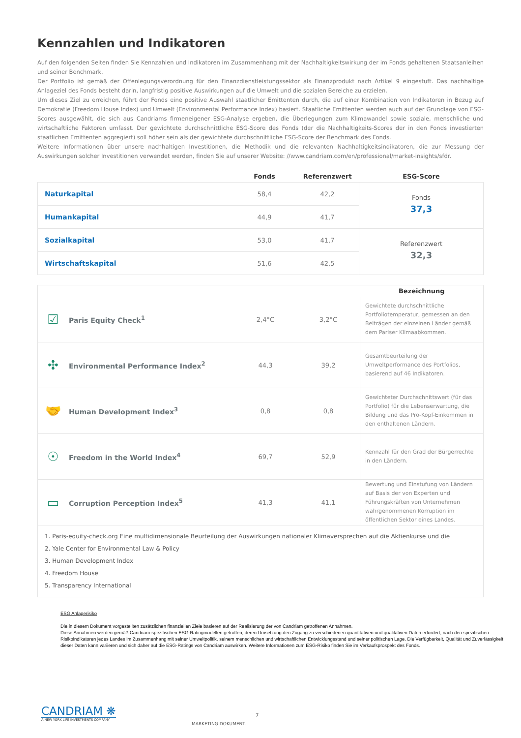Kennzahlen und Indikatoren
Auf den folgenden Seiten finden Sie Kennzahlen und Indikatoren im Zusammenhang mit der Nachhaltigkeitswirkung der im Fonds gehaltenen Staatsanleihen und seiner Benchmark.
Der Portfolio ist gemäß der Offenlegungsverordnung für den Finanzdienstleistungssektor als Finanzprodukt nach Artikel 9 eingestuft. Das nachhaltige Anlageziel des Fonds besteht darin, langfristig positive Auswirkungen auf die Umwelt und die sozialen Bereiche zu erzielen.
Um dieses Ziel zu erreichen, führt der Fonds eine positive Auswahl staatlicher Emittenten durch, die auf einer Kombination von Indikatoren in Bezug auf Demokratie (Freedom House Index) und Umwelt (Environmental Performance Index) basiert. Staatliche Emittenten werden auch auf der Grundlage von ESG-Scores ausgewählt, die sich aus Candriams firmeneigener ESG-Analyse ergeben, die Überlegungen zum Klimawandel sowie soziale, menschliche und wirtschaftliche Faktoren umfasst. Der gewichtete durchschnittliche ESG-Score des Fonds (der die Nachhaltigkeits-Scores der in den Fonds investierten staatlichen Emittenten aggregiert) soll höher sein als der gewichtete durchschnittliche ESG-Score der Benchmark des Fonds.
Weitere Informationen über unsere nachhaltigen Investitionen, die Methodik und die relevanten Nachhaltigkeitsindikatoren, die zur Messung der Auswirkungen solcher Investitionen verwendet werden, finden Sie auf unserer Website: //www.candriam.com/en/professional/market-insights/sfdr.
| | Fonds | Referenzwert | ESG-Score |
| --- | --- | --- | --- |
| Naturkapital | 58,4 | 42,2 | Fonds 37,3 |
| Humankapital | 44,9 | 41,7 | |
| Sozialkapital | 53,0 | 41,7 | Referenzwert 32,3 |
| Wirtschaftskapital | 51,6 | 42,5 | |
| | | | | Bezeichnung |
| --- | --- | --- | --- | --- |
| ☑ | Paris Equity Check<sup>1</sup> | 2,4°C | 3,2°C | Gewichtete durchschnittliche Portfoliotemperatur, gemessen an den Beiträgen der einzelnen Länder gemäß dem Pariser Klimaabkommen. |
| ✣ | Environmental Performance Index<sup>2</sup> | 44,3 | 39,2 | Gesamtbeurteilung der Umweltperformance des Portfolios, basierend auf 46 Indikatoren. |
| 🤝 | Human Development Index<sup>3</sup> | 0,8 | 0,8 | Gewichteter Durchschnittswert (für das Portfolio) für die Lebenserwartung, die Bildung und das Pro-Kopf-Einkommen in den enthaltenen Ländern. |
| ☉ | Freedom in the World Index<sup>4</sup> | 69,7 | 52,9 | Kennzahl für den Grad der Bürgerrechte in den Ländern. |
| ▭ | Corruption Perception Index<sup>5</sup> | 41,3 | 41,1 | Bewertung und Einstufung von Ländern auf Basis der von Experten und Führungskräften von Unternehmen wahrgenommenen Korruption im öffentlichen Sektor eines Landes. |
1. Paris-equity-check.org Eine multidimensionale Beurteilung der Auswirkungen nationaler Klimaversprechen auf die Aktienkurse und die
2. Yale Center for Environmental Law & Policy
3. Human Development Index
4. Freedom House
5. Transparency International
ESG Anlagerisiko
Die in diesem Dokument vorgestellten zusätzlichen finanziellen Ziele basieren auf der Realisierung der von Candriam getroffenen Annahmen.
Diese Annahmen werden gemäß Candriam-spezifischen ESG-Ratingmodellen getroffen, deren Umsetzung den Zugang zu verschiedenen quantitativen und qualitativen Daten erfordert, nach den spezifischen Risikoindikatoren jedes Landes im Zusammenhang mit seiner Umweltpolitik, seinem menschlichen und wirtschaftlichen Entwicklungsstand und seiner politischen Lage. Die Verfügbarkeit, Qualität und Zuverlässigkeit dieser Daten kann variieren und sich daher auf die ESG-Ratings von Candriam auswirken. Weitere Informationen zum ESG-Risiko finden Sie im Verkaufsprospekt des Fonds.
CANDRIAM ❋
A NEW YORK LIFE INVESTMENTS COMPANY
7
MARKETING-DOKUMENT.